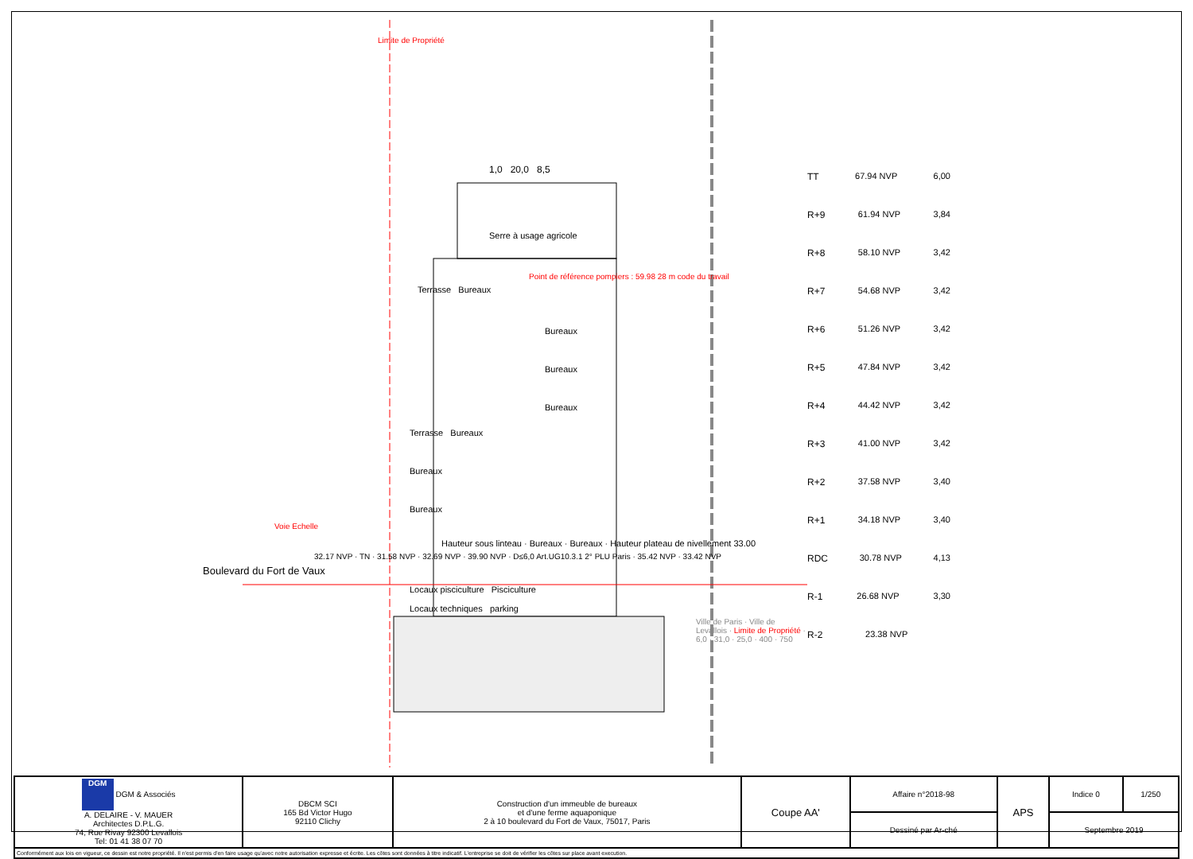Limite de Propriété
1,0 20,0 8,5
Serre à usage agricole
Point de référence pompiers : 59.98 28 m code du travail
Terrasse Bureaux
Bureaux
Bureaux
Bureaux
Terrasse Bureaux
Bureaux
Bureaux
Voie Echelle
Hauteur sous linteau · Bureaux · Bureaux · Hauteur plateau de nivellement 33.00
32.17 NVP · TN · 31.58 NVP · 32.69 NVP · 39.90 NVP · D≤6,0 Art.UG10.3.1 2° PLU Paris · 35.42 NVP · 33.42 NVP
Boulevard du Fort de Vaux
Locaux pisciculture Pisciculture
Locaux techniques parking
Ville de Paris · Ville de Levallois · Limite de Propriété · 6,0 · 31,0 · 25,0 · 400 · 750
TT 67.94 NVP 6,00
R+9 61.94 NVP 3,84
R+8 58.10 NVP 3,42
R+7 54.68 NVP 3,42
R+6 51.26 NVP 3,42
R+5 47.84 NVP 3,42
R+4 44.42 NVP 3,42
R+3 41.00 NVP 3,42
R+2 37.58 NVP 3,40
R+1 34.18 NVP 3,40
RDC 30.78 NVP 4,13
R-1 26.68 NVP 3,30
R-2 23.38 NVP
| DGM DGM & Associés A. DELAIRE - V. MAUER Architectes D.P.L.G. 74, Rue Rivay 92300 Levallois Tel: 01 41 38 07 70 | DBCM SCI 165 Bd Victor Hugo 92110 Clichy | Construction d'un immeuble de bureaux et d'une ferme aquaponique 2 à 10 boulevard du Fort de Vaux, 75017, Paris | Coupe AA' | Affaire n°2018-98 | APS | Indice 0 | 1/250 |
| | | | | Dessiné par Ar-ché | | Septembre 2019 | |
| Conformément aux lois en vigueur, ce dessin est notre propriété. Il n'est permis d'en faire usage qu'avec notre autorisation expresse et écrite. Les côtes sont données à titre indicatif. L'entreprise se doit de vérifier les côtes sur place avant execution. | | | | | | | |